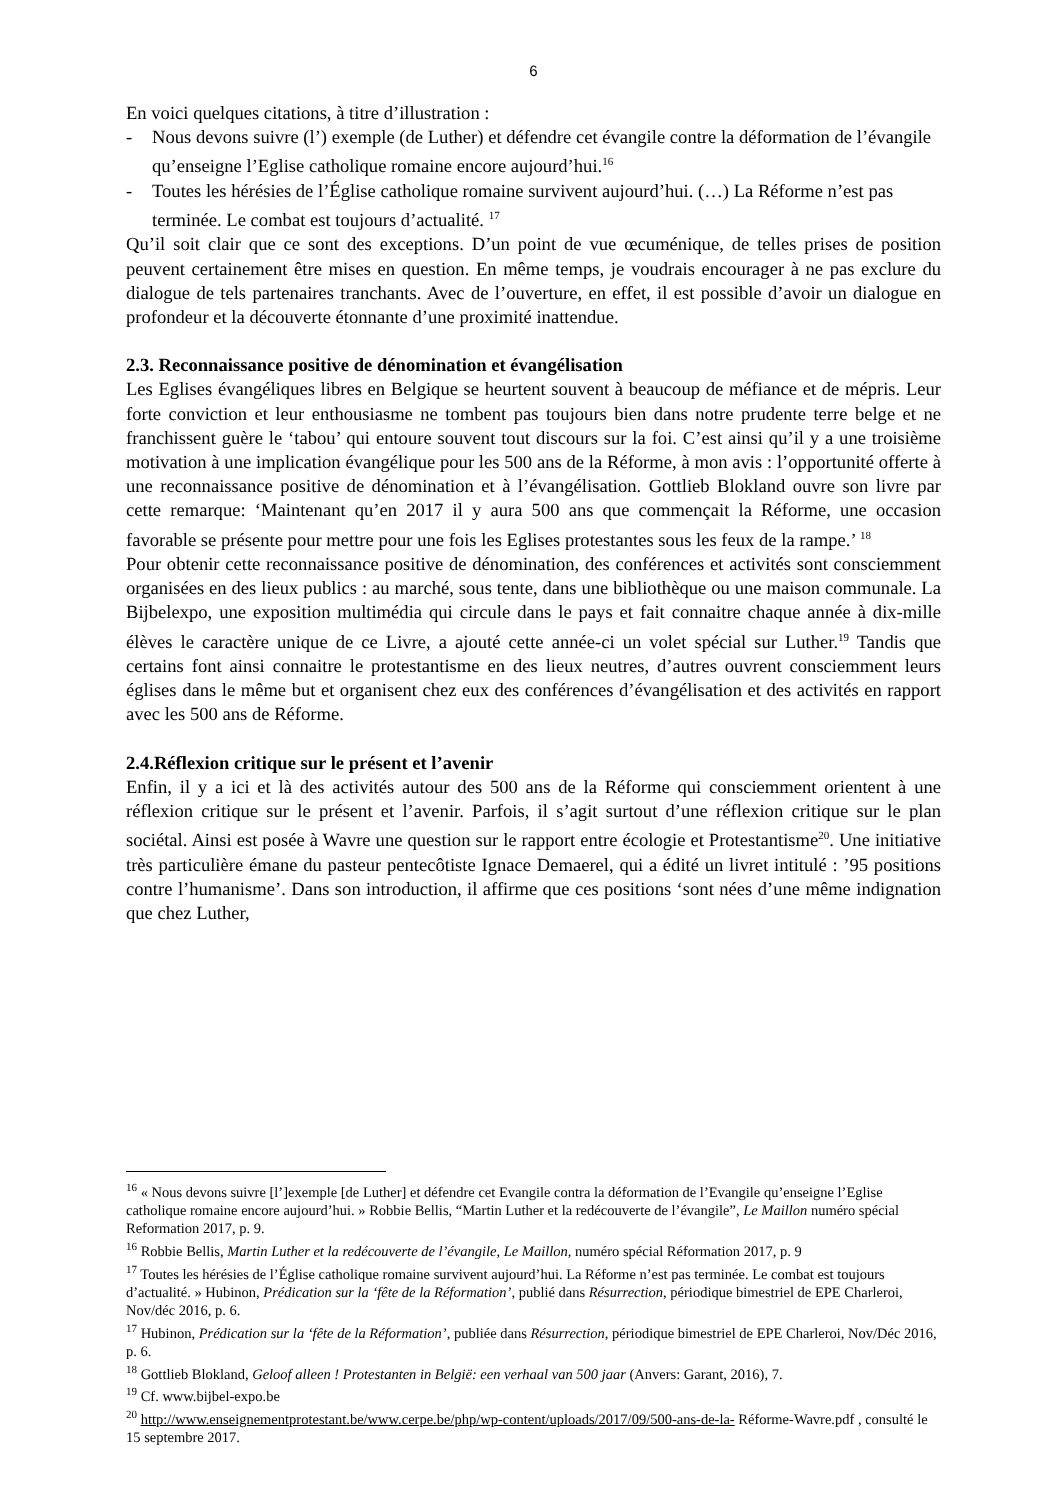6
En voici quelques citations, à titre d’illustration :
- Nous devons suivre (l’) exemple (de Luther) et défendre cet évangile contre la déformation de l’évangile qu’enseigne l’Eglise catholique romaine encore aujourd’hui.<sup>16</sup>
- Toutes les hérésies de l’Église catholique romaine survivent aujourd’hui. (…) La Réforme n’est pas terminée. Le combat est toujours d’actualité. <sup>17</sup>
Qu’il soit clair que ce sont des exceptions. D’un point de vue œcuménique, de telles prises de position peuvent certainement être mises en question. En même temps, je voudrais encourager à ne pas exclure du dialogue de tels partenaires tranchants. Avec de l’ouverture, en effet, il est possible d’avoir un dialogue en profondeur et la découverte étonnante d’une proximité inattendue.
2.3. Reconnaissance positive de dénomination et évangélisation
Les Eglises évangéliques libres en Belgique se heurtent souvent à beaucoup de méfiance et de mépris. Leur forte conviction et leur enthousiasme ne tombent pas toujours bien dans notre prudente terre belge et ne franchissent guère le ‘tabou’ qui entoure souvent tout discours sur la foi. C’est ainsi qu’il y a une troisième motivation à une implication évangélique pour les 500 ans de la Réforme, à mon avis : l’opportunité offerte à une reconnaissance positive de dénomination et à l’évangélisation. Gottlieb Blokland ouvre son livre par cette remarque: ‘Maintenant qu’en 2017 il y aura 500 ans que commençait la Réforme, une occasion favorable se présente pour mettre pour une fois les Eglises protestantes sous les feux de la rampe.’ <sup>18</sup>
Pour obtenir cette reconnaissance positive de dénomination, des conférences et activités sont consciemment organisées en des lieux publics : au marché, sous tente, dans une bibliothèque ou une maison communale. La Bijbelexpo, une exposition multimédia qui circule dans le pays et fait connaitre chaque année à dix-mille élèves le caractère unique de ce Livre, a ajouté cette année-ci un volet spécial sur Luther.<sup>19</sup> Tandis que certains font ainsi connaitre le protestantisme en des lieux neutres, d’autres ouvrent consciemment leurs églises dans le même but et organisent chez eux des conférences d’évangélisation et des activités en rapport avec les 500 ans de Réforme.
2.4.Réflexion critique sur le présent et l’avenir
Enfin, il y a ici et là des activités autour des 500 ans de la Réforme qui consciemment orientent à une réflexion critique sur le présent et l’avenir. Parfois, il s’agit surtout d’une réflexion critique sur le plan sociétal. Ainsi est posée à Wavre une question sur le rapport entre écologie et Protestantisme<sup>20</sup>. Une initiative très particulière émane du pasteur pentecôtiste Ignace Demaerel, qui a édité un livret intitulé : ’95 positions contre l’humanisme’. Dans son introduction, il affirme que ces positions ‘sont nées d’une même indignation que chez Luther,
<sup>16</sup> « Nous devons suivre [l’]exemple [de Luther] et défendre cet Evangile contra la déformation de l’Evangile qu’enseigne l’Eglise catholique romaine encore aujourd’hui. » Robbie Bellis, “Martin Luther et la redécouverte de l’évangile”, Le Maillon numéro spécial Reformation 2017, p. 9.
<sup>16</sup> Robbie Bellis, Martin Luther et la redécouverte de l’évangile, Le Maillon, numéro spécial Réformation 2017, p. 9
<sup>17</sup> Toutes les hérésies de l’Église catholique romaine survivent aujourd’hui. La Réforme n’est pas terminée. Le combat est toujours d’actualité. » Hubinon, Prédication sur la ‘fête de la Réformation’, publié dans Résurrection, périodique bimestriel de EPE Charleroi, Nov/déc 2016, p. 6.
<sup>17</sup> Hubinon, Prédication sur la ‘fête de la Réformation’, publiée dans Résurrection, périodique bimestriel de EPE Charleroi, Nov/Déc 2016, p. 6.
<sup>18</sup> Gottlieb Blokland, Geloof alleen ! Protestanten in België: een verhaal van 500 jaar (Anvers: Garant, 2016), 7.
<sup>19</sup> Cf. www.bijbel-expo.be
<sup>20</sup> http://www.enseignementprotestant.be/www.cerpe.be/php/wp-content/uploads/2017/09/500-ans-de-la- Réforme-Wavre.pdf , consulté le 15 septembre 2017.